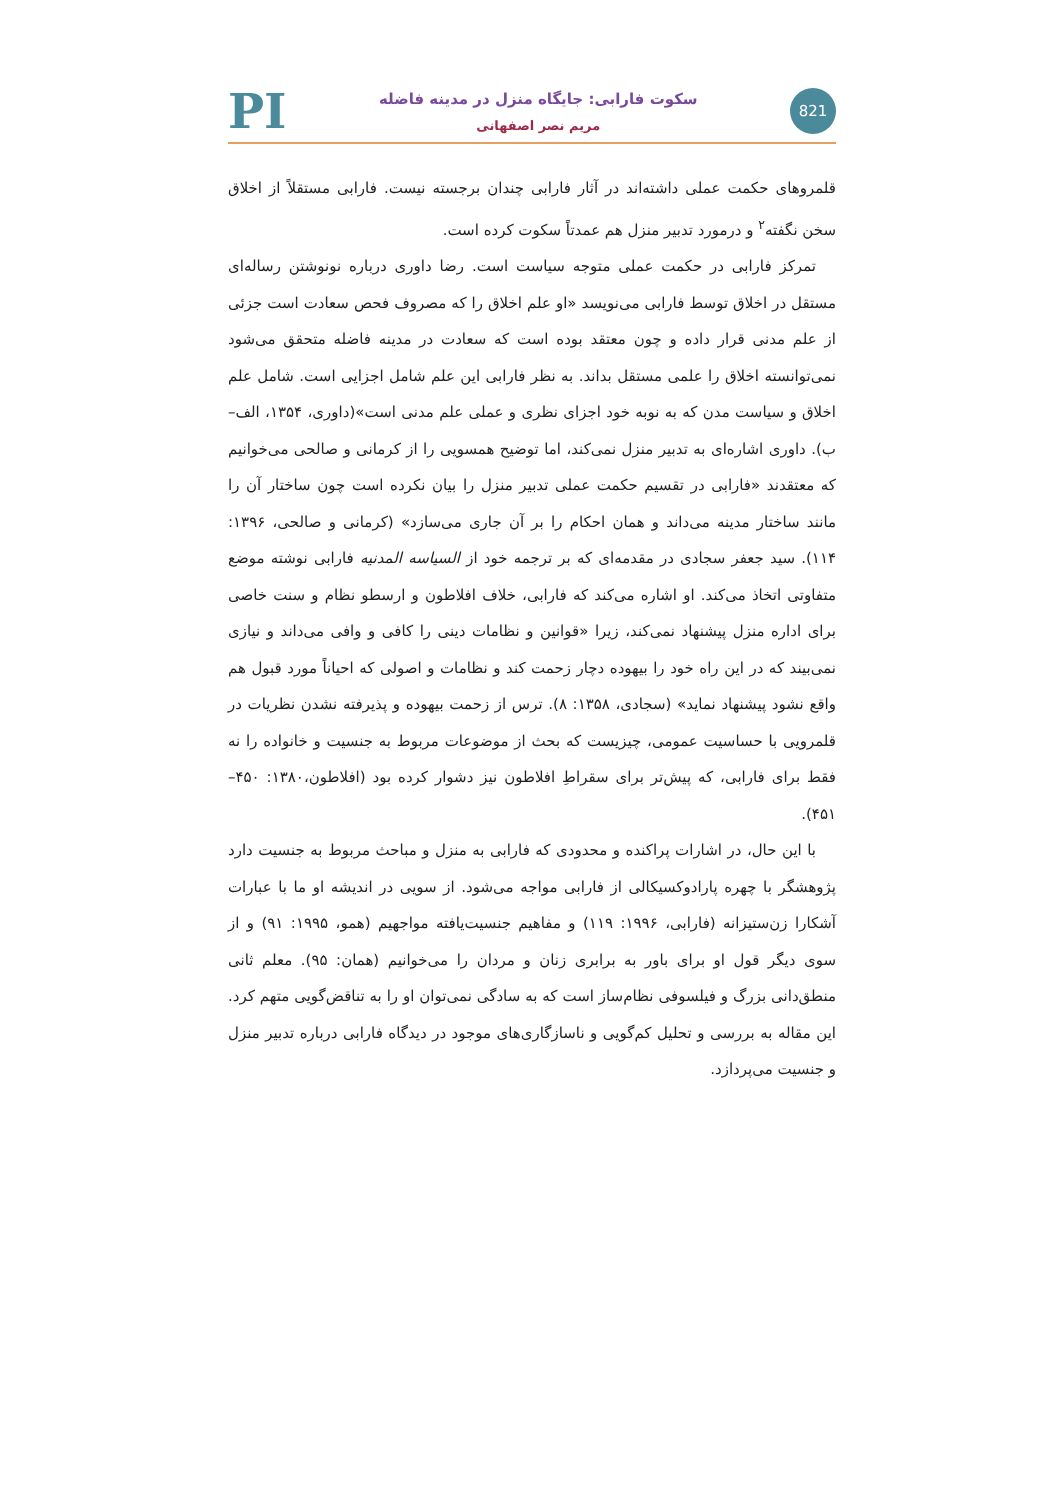PI
سکوت فارابی: جایگاه منزل در مدینه فاضله
مریم نصر اصفهانی
821
قلمروهای حکمت عملی داشته‌اند در آثار فارابی چندان برجسته نیست. فارابی مستقلاً از اخلاق سخن نگفته<sup>۲</sup> و درمورد تدبیر منزل هم عمدتاً سکوت کرده است.
تمرکز فارابی در حکمت عملی متوجه سیاست است. رضا داوری درباره نونوشتن رساله‌ای مستقل در اخلاق توسط فارابی می‌نویسد «او علم اخلاق را که مصروف فحص سعادت است جزئی از علم مدنی قرار داده و چون معتقد بوده است که سعادت در مدینه فاضله متحقق می‌شود نمی‌توانسته اخلاق را علمی مستقل بداند. به نظر فارابی این علم شامل اجزایی است. شامل علم اخلاق و سیاست مدن که به نوبه خود اجزای نظری و عملی علم مدنی است»(داوری، ۱۳۵۴، الف–ب). داوری اشاره‌ای به تدبیر منزل نمی‌کند، اما توضیح همسویی را از کرمانی و صالحی می‌خوانیم که معتقدند «فارابی در تقسیم حکمت عملی تدبیر منزل را بیان نکرده است چون ساختار آن را مانند ساختار مدینه می‌داند و همان احکام را بر آن جاری می‌سازد» (کرمانی و صالحی، ۱۳۹۶: ۱۱۴). سید جعفر سجادی در مقدمه‌ای که بر ترجمه خود از السیاسه المدنیه فارابی نوشته موضع متفاوتی اتخاذ می‌کند. او اشاره می‌کند که فارابی، خلاف افلاطون و ارسطو نظام و سنت خاصی برای اداره منزل پیشنهاد نمی‌کند، زیرا «قوانین و نظامات دینی را کافی و وافی می‌داند و نیازی نمی‌بیند که در این راه خود را بیهوده دچار زحمت کند و نظامات و اصولی که احیاناً مورد قبول هم واقع نشود پیشنهاد نماید» (سجادی، ۱۳۵۸: ۸). ترس از زحمت بیهوده و پذیرفته نشدن نظریات در قلمرویی با حساسیت عمومی، چیزیست که بحث از موضوعات مربوط به جنسیت و خانواده را نه فقط برای فارابی، که پیش‌تر برای سقراطِ افلاطون نیز دشوار کرده بود (افلاطون،۱۳۸۰: ۴۵۰–۴۵۱).
با این حال، در اشارات پراکنده و محدودی که فارابی به منزل و مباحث مربوط به جنسیت دارد پژوهشگر با چهره پارادوکسیکالی از فارابی مواجه می‌شود. از سویی در اندیشه او ما با عبارات آشکارا زن‌ستیزانه (فارابی، ۱۹۹۶: ۱۱۹) و مفاهیم جنسیت‌یافته مواجهیم (همو، ۱۹۹۵: ۹۱) و از سوی دیگر قول او برای باور به برابری زنان و مردان را می‌خوانیم (همان: ۹۵). معلم ثانی منطق‌دانی بزرگ و فیلسوفی نظام‌ساز است که به سادگی نمی‌توان او را به تناقض‌گویی متهم کرد. این مقاله به بررسی و تحلیل کم‌گویی و ناسازگاری‌های موجود در دیدگاه فارابی درباره تدبیر منزل و جنسیت می‌پردازد.